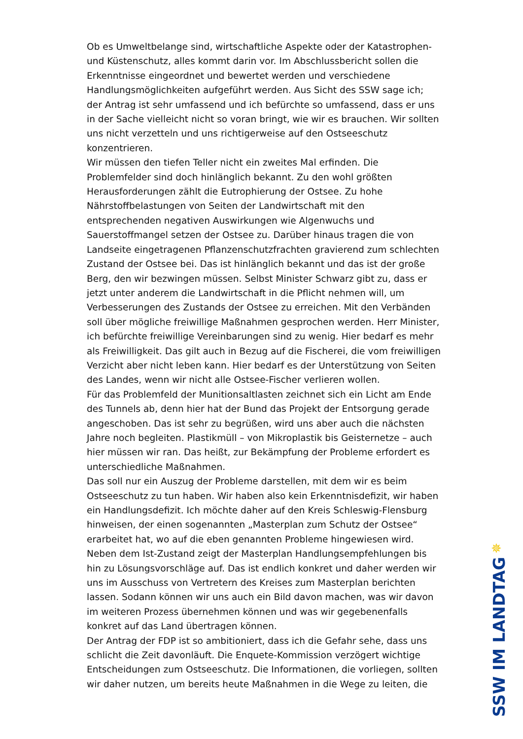Ob es Umweltbelange sind, wirtschaftliche Aspekte oder der Katastrophen- und Küstenschutz, alles kommt darin vor. Im Abschlussbericht sollen die Erkenntnisse eingeordnet und bewertet werden und verschiedene Handlungsmöglichkeiten aufgeführt werden. Aus Sicht des SSW sage ich; der Antrag ist sehr umfassend und ich befürchte so umfassend, dass er uns in der Sache vielleicht nicht so voran bringt, wie wir es brauchen. Wir sollten uns nicht verzetteln und uns richtigerweise auf den Ostseeschutz konzentrieren.
Wir müssen den tiefen Teller nicht ein zweites Mal erfinden. Die Problemfelder sind doch hinlänglich bekannt. Zu den wohl größten Herausforderungen zählt die Eutrophierung der Ostsee. Zu hohe Nährstoffbelastungen von Seiten der Landwirtschaft mit den entsprechenden negativen Auswirkungen wie Algenwuchs und Sauerstoffmangel setzen der Ostsee zu. Darüber hinaus tragen die von Landseite eingetragenen Pflanzenschutzfrachten gravierend zum schlechten Zustand der Ostsee bei. Das ist hinlänglich bekannt und das ist der große Berg, den wir bezwingen müssen. Selbst Minister Schwarz gibt zu, dass er jetzt unter anderem die Landwirtschaft in die Pflicht nehmen will, um Verbesserungen des Zustands der Ostsee zu erreichen. Mit den Verbänden soll über mögliche freiwillige Maßnahmen gesprochen werden. Herr Minister, ich befürchte freiwillige Vereinbarungen sind zu wenig. Hier bedarf es mehr als Freiwilligkeit. Das gilt auch in Bezug auf die Fischerei, die vom freiwilligen Verzicht aber nicht leben kann. Hier bedarf es der Unterstützung von Seiten des Landes, wenn wir nicht alle Ostsee-Fischer verlieren wollen.
Für das Problemfeld der Munitionsaltlasten zeichnet sich ein Licht am Ende des Tunnels ab, denn hier hat der Bund das Projekt der Entsorgung gerade angeschoben. Das ist sehr zu begrüßen, wird uns aber auch die nächsten Jahre noch begleiten. Plastikmüll – von Mikroplastik bis Geisternetze – auch hier müssen wir ran. Das heißt, zur Bekämpfung der Probleme erfordert es unterschiedliche Maßnahmen.
Das soll nur ein Auszug der Probleme darstellen, mit dem wir es beim Ostseeschutz zu tun haben. Wir haben also kein Erkenntnisdefizit, wir haben ein Handlungsdefizit. Ich möchte daher auf den Kreis Schleswig-Flensburg hinweisen, der einen sogenannten „Masterplan zum Schutz der Ostsee“ erarbeitet hat, wo auf die eben genannten Probleme hingewiesen wird. Neben dem Ist-Zustand zeigt der Masterplan Handlungsempfehlungen bis hin zu Lösungsvorschläge auf. Das ist endlich konkret und daher werden wir uns im Ausschuss von Vertretern des Kreises zum Masterplan berichten lassen. Sodann können wir uns auch ein Bild davon machen, was wir davon im weiteren Prozess übernehmen können und was wir gegebenenfalls konkret auf das Land übertragen können.
Der Antrag der FDP ist so ambitioniert, dass ich die Gefahr sehe, dass uns schlicht die Zeit davonläuft. Die Enquete-Kommission verzögert wichtige Entscheidungen zum Ostseeschutz. Die Informationen, die vorliegen, sollten wir daher nutzen, um bereits heute Maßnahmen in die Wege zu leiten, die
✵
SSW IM LANDTAG